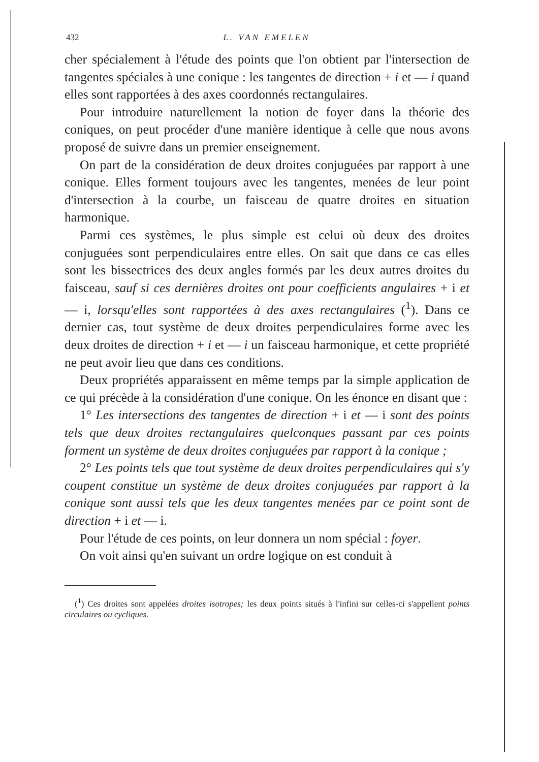432 L. VAN EMELEN
cher spécialement à l'étude des points que l'on obtient par l'intersection de tangentes spéciales à une conique : les tangentes de direction + i et — i quand elles sont rapportées à des axes coordonnés rectangulaires.
Pour introduire naturellement la notion de foyer dans la théorie des coniques, on peut procéder d'une manière identique à celle que nous avons proposé de suivre dans un premier enseignement.
On part de la considération de deux droites conjuguées par rapport à une conique. Elles forment toujours avec les tangentes, menées de leur point d'intersection à la courbe, un faisceau de quatre droites en situation harmonique.
Parmi ces systèmes, le plus simple est celui où deux des droites conjuguées sont perpendiculaires entre elles. On sait que dans ce cas elles sont les bissectrices des deux angles formés par les deux autres droites du faisceau, sauf si ces dernières droites ont pour coefficients angulaires + i et — i, lorsqu'elles sont rapportées à des axes rectangulaires (<sup>1</sup>). Dans ce dernier cas, tout système de deux droites perpendiculaires forme avec les deux droites de direction + i et — i un faisceau harmonique, et cette propriété ne peut avoir lieu que dans ces conditions.
Deux propriétés apparaissent en même temps par la simple application de ce qui précède à la considération d'une conique. On les énonce en disant que :
1° Les intersections des tangentes de direction + i et — i sont des points tels que deux droites rectangulaires quelconques passant par ces points forment un système de deux droites conjuguées par rapport à la conique ;
2° Les points tels que tout système de deux droites perpendiculaires qui s'y coupent constitue un système de deux droites conjuguées par rapport à la conique sont aussi tels que les deux tangentes menées par ce point sont de direction + i et — i.
Pour l'étude de ces points, on leur donnera un nom spécial : foyer.
On voit ainsi qu'en suivant un ordre logique on est conduit à
(<sup>1</sup>) Ces droites sont appelées droites isotropes; les deux points situés à l'infini sur celles-ci s'appellent points circulaires ou cycliques.